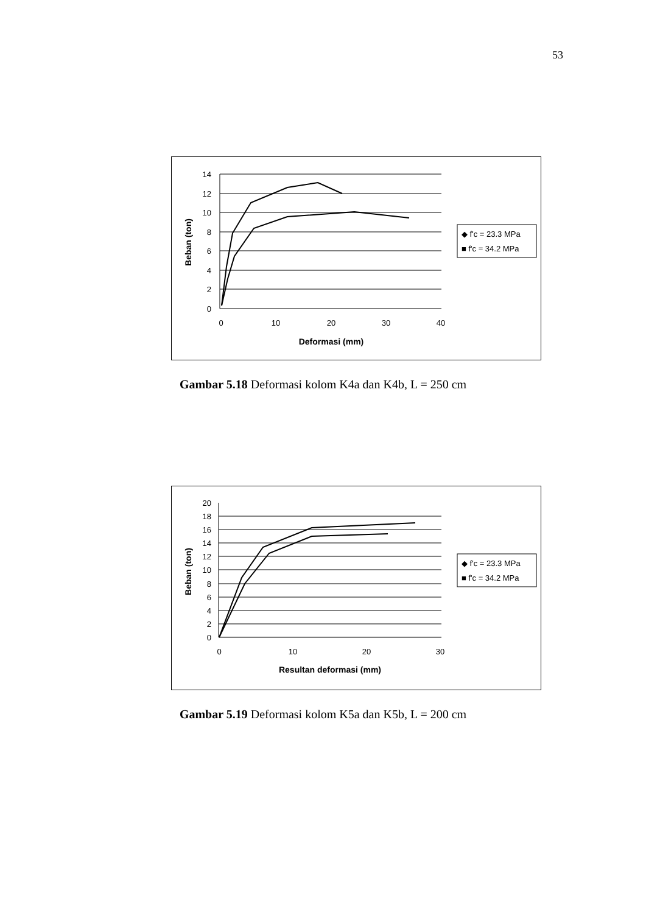53
14
12
10
8
6
4
2
0
0
10
20
30
40
Deformasi (mm)
Beban (ton)
◆ f'c = 23.3 MPa
■ f'c = 34.2 MPa
Gambar 5.18 Deformasi kolom K4a dan K4b, L = 250 cm
20
18
16
14
12
10
8
6
4
2
0
0
10
20
30
Resultan deformasi (mm)
Beban (ton)
◆ f'c = 23.3 MPa
■ f'c = 34.2 MPa
Gambar 5.19 Deformasi kolom K5a dan K5b, L = 200 cm